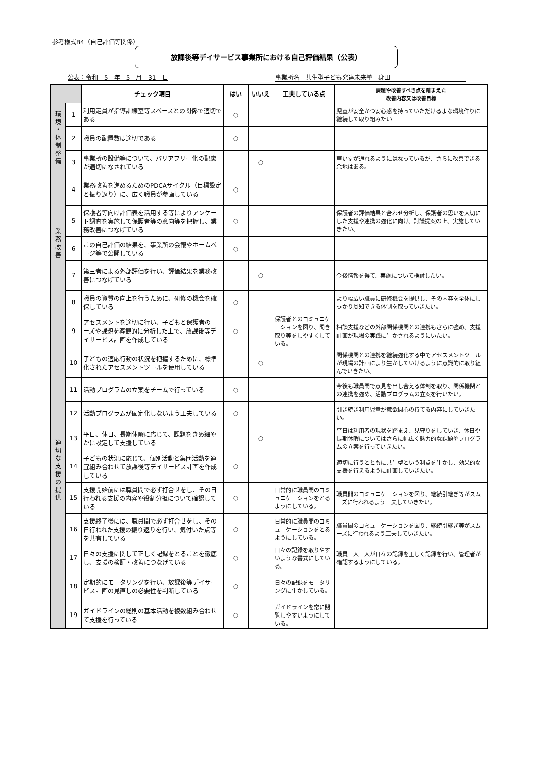参考様式B4（自己評価等関係）
放課後等デイサービス事業所における自己評価結果（公表）
公表：令和　5　年　5　月　31　日 事業所名　共生型子ども発達未来塾一身田
| | | チェック項目 | はい | いいえ | 工夫している点 | 課題や改善すべき点を踏まえた 改善内容又は改善目標 |
| --- | --- | --- | --- | --- | --- | --- |
| 環 境 ・ 体 制 整 備 | 1 | 利用定員が指導訓練室等スペースとの関係で適切である | ○ | | | 児童が安全かつ安心感を持っていただけるよな環境作りに継続して取り組みたい |
| | 2 | 職員の配置数は適切である | ○ | | | |
| | 3 | 事業所の設備等について、バリアフリー化の配慮が適切になされている | | ○ | | 車いすが通れるようにはなっているが、さらに改善できる余地はある。 |
| 業 務 改 善 | 4 | 業務改善を進めるためのPDCAサイクル（目標設定と振り返り）に、広く職員が参画している | ○ | | | |
| | 5 | 保護者等向け評価表を活用する等によりアンケート調査を実施して保護者等の意向等を把握し、業務改善につなげている | ○ | | | 保護者の評価結果と合わせ分析し、保護者の思いを大切にした支援や連携の強化に向け、討議提案の上、実施していきたい。 |
| | 6 | この自己評価の結果を、事業所の会報やホームページ等で公開している | ○ | | | |
| | 7 | 第三者による外部評価を行い、評価結果を業務改善につなげている | | ○ | | 今後情報を得て、実施について検討したい。 |
| | 8 | 職員の資質の向上を行うために、研修の機会を確保している | ○ | | | より幅広い職員に研修機会を提供し、その内容を全体にしっかり周知できる体制を取っていきたい。 |
| 適 切 な 支 援 の 提 供 | 9 | アセスメントを適切に行い、子どもと保護者のニーズや課題を客観的に分析した上で、放課後等デイサービス計画を作成している | ○ | | 保護者とのコミュニケーションを図り、聞き取り等をしやすくしている。 | 相談支援などの外部関係機関との連携もさらに強め、支援計画が現場の実践に生かされるようにいたい。 |
| | 10 | 子どもの適応行動の状況を把握するために、標準化されたアセスメントツールを使用している | | ○ | | 関係機関との連携を継続強化する中でアセスメントツールが現場の計画により生かしていけるように意識的に取り組んでいきたい。 |
| | 11 | 活動プログラムの立案をチームで行っている | ○ | | | 今後も職員間で意見を出し合える体制を取り、関係機関との連携を強め、活動プログラムの立案を行いたい。 |
| | 12 | 活動プログラムが固定化しないよう工夫している | ○ | | | 引き続き利用児童が意欲関心の持てる内容にしていきたい。 |
| | 13 | 平日、休日、長期休暇に応じて、課題をきめ細やかに設定して支援している | | ○ | | 平日は利用者の現状を踏まえ、見守りをしていき、休日や長期休暇についてはさらに幅広く魅力的な課題やプログラムの立案を行っていきたい。 |
| | 14 | 子どもの状況に応じて、個別活動と集団活動を適宜組み合わせて放課後等デイサービス計画を作成している | ○ | | | 適切に行うとともに共生型という利点を生かし、効果的な支援を行えるように計画していきたい。 |
| | 15 | 支援開始前には職員間で必ず打合せをし、その日行われる支援の内容や役割分担について確認している | ○ | | 日常的に職員間のコミュニケーションをとるようにしている。 | 職員間のコミュニケーションを図り、継続引継ぎ等がスムーズに行われるよう工夫していきたい。 |
| | 16 | 支援終了後には、職員間で必ず打合せをし、その日行われた支援の振り返りを行い、気付いた点等を共有している | ○ | | 日常的に職員間のコミュニケーションをとるようにしている。 | 職員間のコミュニケーションを図り、継続引継ぎ等がスムーズに行われるよう工夫していきたい。 |
| | 17 | 日々の支援に関して正しく記録をとることを徹底し、支援の検証・改善につなげている | ○ | | 日々の記録を取りやすいような書式にしている。 | 職員一人一人が日々の記録を正しく記録を行い、管理者が確認するようにしている。 |
| | 18 | 定期的にモニタリングを行い、放課後等デイサービス計画の見直しの必要性を判断している | ○ | | 日々の記録をモニタリングに生かしている。 | |
| | 19 | ガイドラインの総則の基本活動を複数組み合わせて支援を行っている | ○ | | ガイドラインを常に閲覧しやすいようにしている。 | |